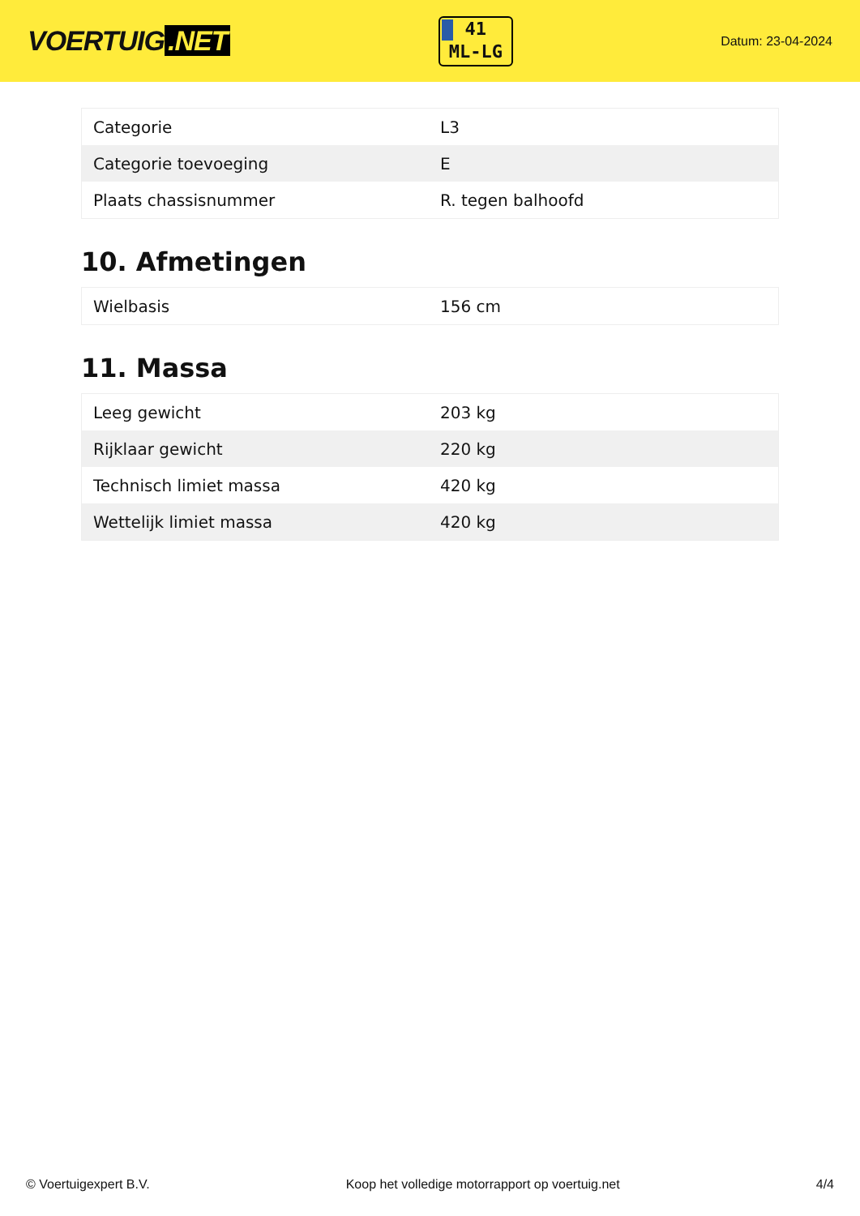VOERTUIG.NET
41
ML-LG
Datum: 23-04-2024
| Categorie | L3 |
| Categorie toevoeging | E |
| Plaats chassisnummer | R. tegen balhoofd |
10. Afmetingen
| Wielbasis | 156 cm |
11. Massa
| Leeg gewicht | 203 kg |
| Rijklaar gewicht | 220 kg |
| Technisch limiet massa | 420 kg |
| Wettelijk limiet massa | 420 kg |
© Voertuigexpert B.V. Koop het volledige motorrapport op voertuig.net 4/4